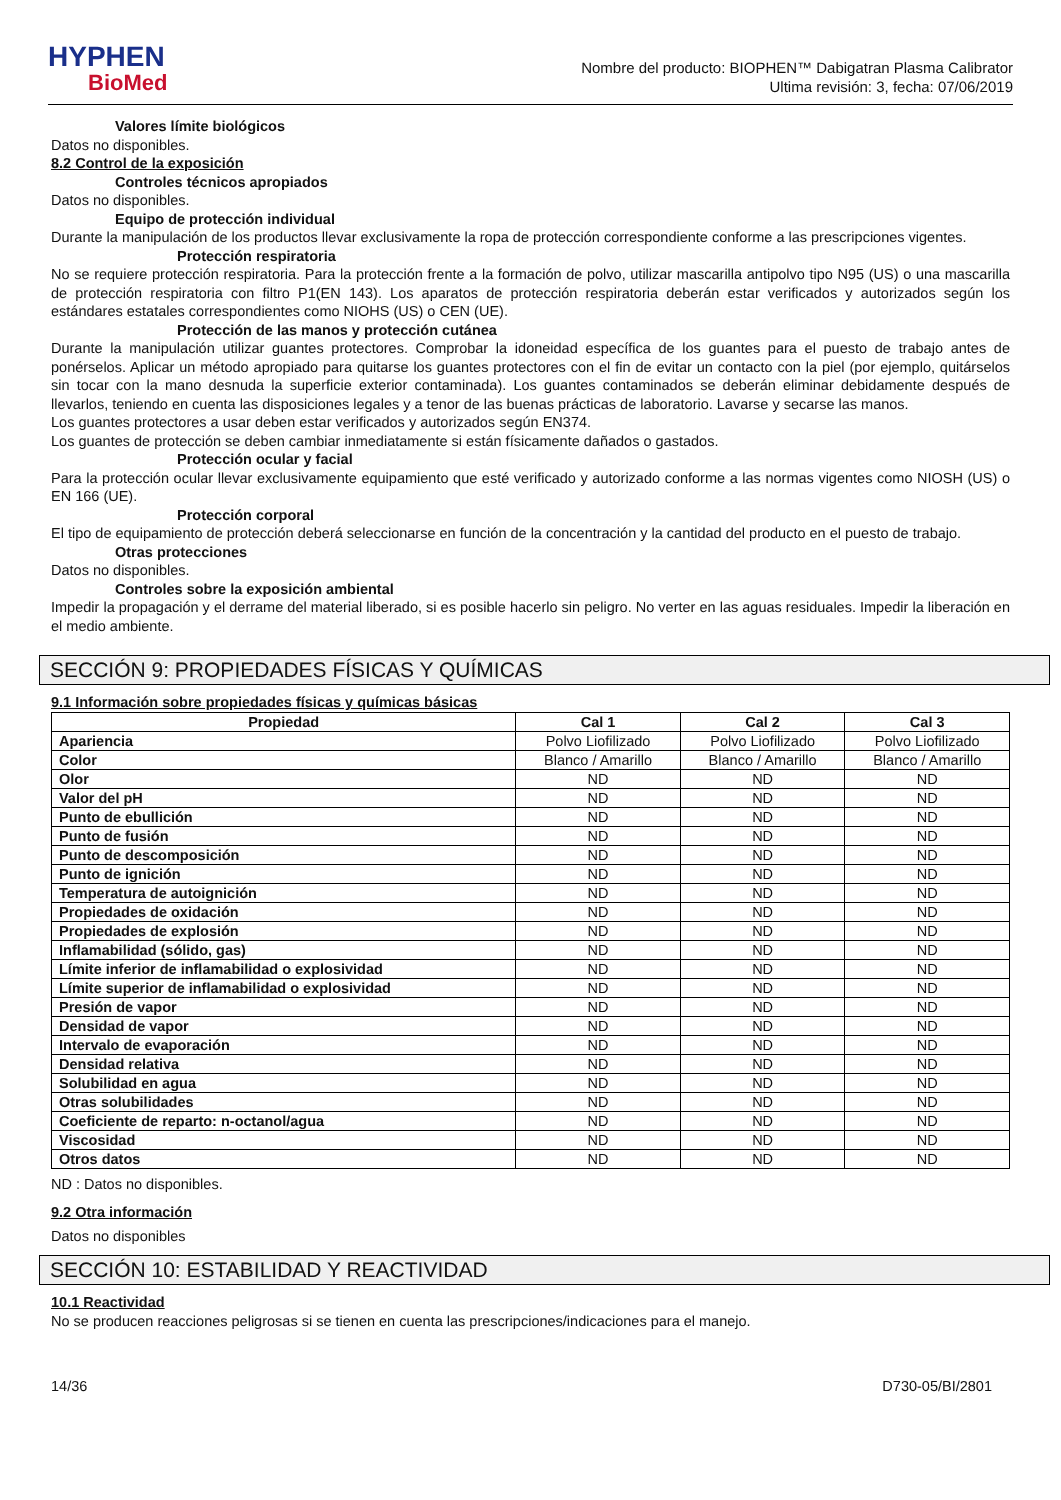HYPHEN
BioMed
Nombre del producto: BIOPHEN™ Dabigatran Plasma Calibrator
Ultima revisión: 3, fecha: 07/06/2019
Valores límite biológicos
Datos no disponibles.
8.2 Control de la exposición
Controles técnicos apropiados
Datos no disponibles.
Equipo de protección individual
Durante la manipulación de los productos llevar exclusivamente la ropa de protección correspondiente conforme a las prescripciones vigentes.
Protección respiratoria
No se requiere protección respiratoria. Para la protección frente a la formación de polvo, utilizar mascarilla antipolvo tipo N95 (US) o una mascarilla de protección respiratoria con filtro P1(EN 143). Los aparatos de protección respiratoria deberán estar verificados y autorizados según los estándares estatales correspondientes como NIOHS (US) o CEN (UE).
Protección de las manos y protección cutánea
Durante la manipulación utilizar guantes protectores. Comprobar la idoneidad específica de los guantes para el puesto de trabajo antes de ponérselos. Aplicar un método apropiado para quitarse los guantes protectores con el fin de evitar un contacto con la piel (por ejemplo, quitárselos sin tocar con la mano desnuda la superficie exterior contaminada). Los guantes contaminados se deberán eliminar debidamente después de llevarlos, teniendo en cuenta las disposiciones legales y a tenor de las buenas prácticas de laboratorio. Lavarse y secarse las manos.
Los guantes protectores a usar deben estar verificados y autorizados según EN374.
Los guantes de protección se deben cambiar inmediatamente si están físicamente dañados o gastados.
Protección ocular y facial
Para la protección ocular llevar exclusivamente equipamiento que esté verificado y autorizado conforme a las normas vigentes como NIOSH (US) o EN 166 (UE).
Protección corporal
El tipo de equipamiento de protección deberá seleccionarse en función de la concentración y la cantidad del producto en el puesto de trabajo.
Otras protecciones
Datos no disponibles.
Controles sobre la exposición ambiental
Impedir la propagación y el derrame del material liberado, si es posible hacerlo sin peligro. No verter en las aguas residuales. Impedir la liberación en el medio ambiente.
SECCIÓN 9: PROPIEDADES FÍSICAS Y QUÍMICAS
9.1 Información sobre propiedades físicas y químicas básicas
| Propiedad | Cal 1 | Cal 2 | Cal 3 |
| --- | --- | --- | --- |
| Apariencia | Polvo Liofilizado | Polvo Liofilizado | Polvo Liofilizado |
| Color | Blanco / Amarillo | Blanco / Amarillo | Blanco / Amarillo |
| Olor | ND | ND | ND |
| Valor del pH | ND | ND | ND |
| Punto de ebullición | ND | ND | ND |
| Punto de fusión | ND | ND | ND |
| Punto de descomposición | ND | ND | ND |
| Punto de ignición | ND | ND | ND |
| Temperatura de autoignición | ND | ND | ND |
| Propiedades de oxidación | ND | ND | ND |
| Propiedades de explosión | ND | ND | ND |
| Inflamabilidad (sólido, gas) | ND | ND | ND |
| Límite inferior de inflamabilidad o explosividad | ND | ND | ND |
| Límite superior de inflamabilidad o explosividad | ND | ND | ND |
| Presión de vapor | ND | ND | ND |
| Densidad de vapor | ND | ND | ND |
| Intervalo de evaporación | ND | ND | ND |
| Densidad relativa | ND | ND | ND |
| Solubilidad en agua | ND | ND | ND |
| Otras solubilidades | ND | ND | ND |
| Coeficiente de reparto: n-octanol/agua | ND | ND | ND |
| Viscosidad | ND | ND | ND |
| Otros datos | ND | ND | ND |
ND : Datos no disponibles.
9.2 Otra información
Datos no disponibles
SECCIÓN 10: ESTABILIDAD Y REACTIVIDAD
10.1 Reactividad
No se producen reacciones peligrosas si se tienen en cuenta las prescripciones/indicaciones para el manejo.
14/36 D730-05/BI/2801